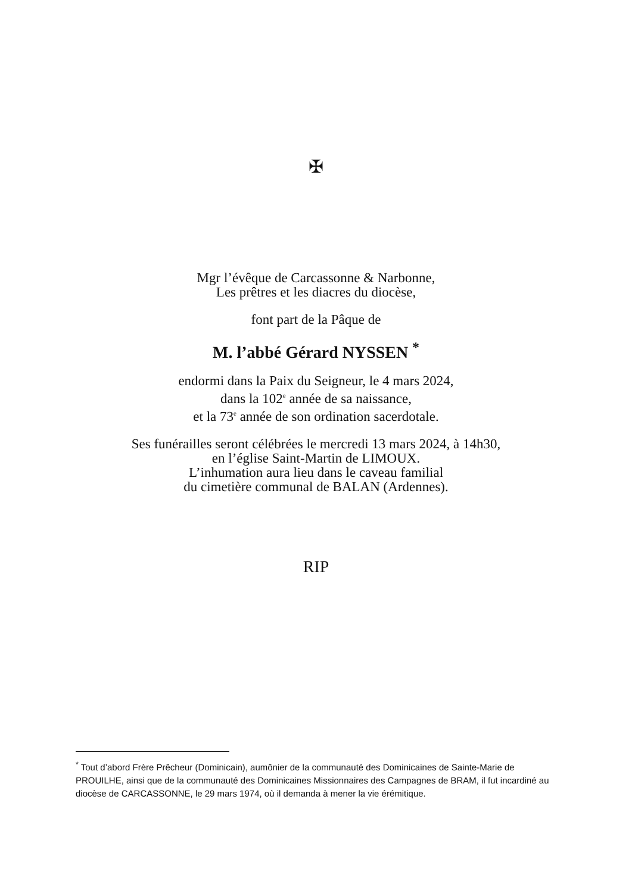✠
Mgr l’évêque de Carcassonne & Narbonne,
Les prêtres et les diacres du diocèse,
font part de la Pâque de
M. l’abbé Gérard NYSSEN <sup>*</sup>
endormi dans la Paix du Seigneur, le 4 mars 2024,
dans la 102<sup>e</sup> année de sa naissance,
et la 73<sup>e</sup> année de son ordination sacerdotale.
Ses funérailles seront célébrées le mercredi 13 mars 2024, à 14h30,
en l’église Saint-Martin de LIMOUX.
L’inhumation aura lieu dans le caveau familial
du cimetière communal de BALAN (Ardennes).
RIP
<sup>*</sup> Tout d’abord Frère Prêcheur (Dominicain), aumônier de la communauté des Dominicaines de Sainte-Marie de PROUILHE, ainsi que de la communauté des Dominicaines Missionnaires des Campagnes de BRAM, il fut incardiné au diocèse de CARCASSONNE, le 29 mars 1974, où il demanda à mener la vie érémitique.